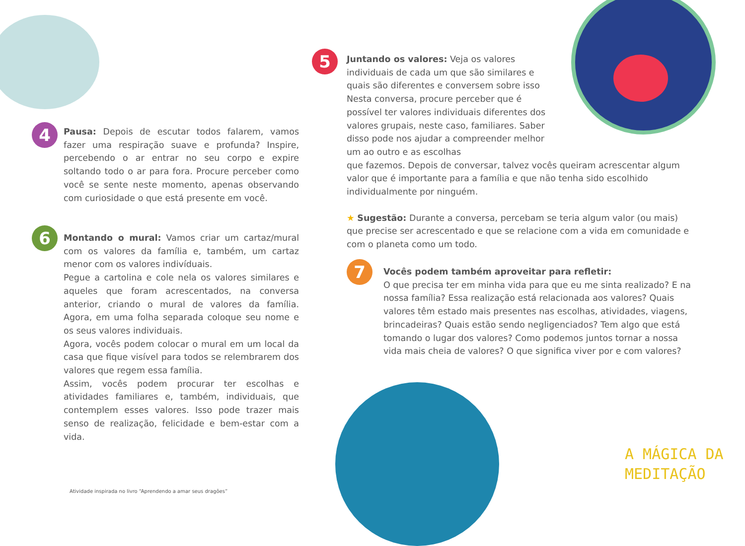4
Pausa: Depois de escutar todos falarem, vamos fazer uma respiração suave e profunda? Inspire, percebendo o ar entrar no seu corpo e expire soltando todo o ar para fora. Procure perceber como você se sente neste momento, apenas observando com curiosidade o que está presente em você.
6
Montando o mural: Vamos criar um cartaz/mural com os valores da família e, também, um cartaz menor com os valores indivíduais.
Pegue a cartolina e cole nela os valores similares e aqueles que foram acrescentados, na conversa anterior, criando o mural de valores da família. Agora, em uma folha separada coloque seu nome e os seus valores individuais.
Agora, vocês podem colocar o mural em um local da casa que fique visível para todos se relembrarem dos valores que regem essa família.
Assim, vocês podem procurar ter escolhas e atividades familiares e, também, individuais, que contemplem esses valores. Isso pode trazer mais senso de realização, felicidade e bem-estar com a vida.
Atividade inspirada no livro “Aprendendo a amar seus dragões”
5
Juntando os valores: Veja os valores individuais de cada um que são similares e quais são diferentes e conversem sobre isso Nesta conversa, procure perceber que é possível ter valores individuais diferentes dos valores grupais, neste caso, familiares. Saber disso pode nos ajudar a compreender melhor um ao outro e as escolhas
que fazemos. Depois de conversar, talvez vocês queiram acrescentar algum valor que é importante para a família e que não tenha sido escolhido individualmente por ninguém.
★ Sugestão: Durante a conversa, percebam se teria algum valor (ou mais) que precise ser acrescentado e que se relacione com a vida em comunidade e com o planeta como um todo.
7
Vocês podem também aproveitar para refletir:
O que precisa ter em minha vida para que eu me sinta realizado? E na nossa família? Essa realização está relacionada aos valores? Quais valores têm estado mais presentes nas escolhas, atividades, viagens, brincadeiras? Quais estão sendo negligenciados? Tem algo que está tomando o lugar dos valores? Como podemos juntos tornar a nossa vida mais cheia de valores? O que significa viver por e com valores?
A MÁGICA DA
MEDITAÇÃO